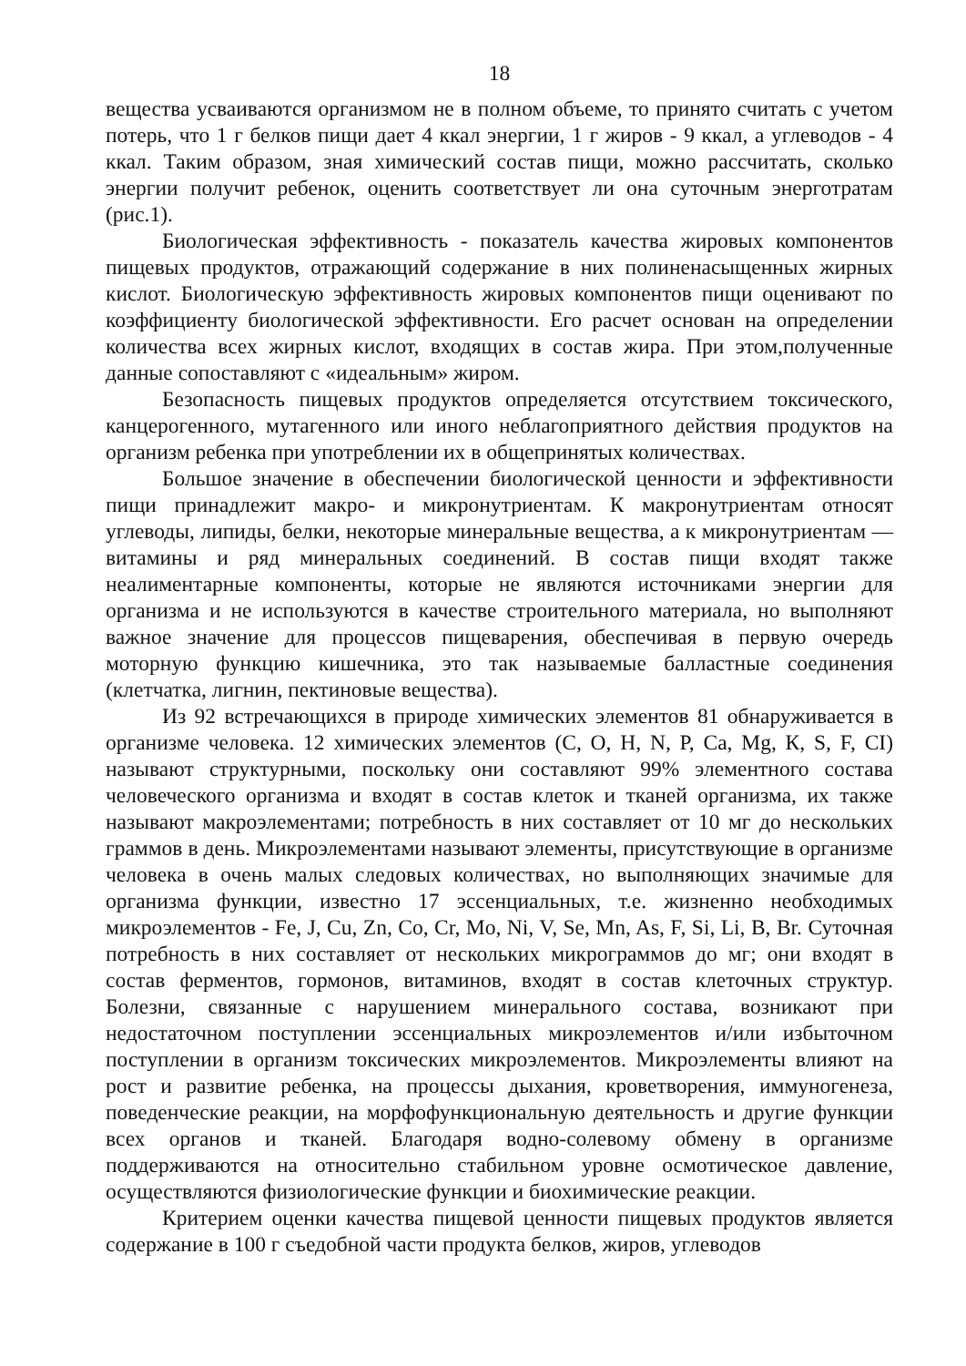18
вещества усваиваются организмом не в полном объеме, то принято считать с учетом потерь, что 1 г белков пищи дает 4 ккал энергии, 1 г жиров - 9 ккал, а углеводов - 4 ккал. Таким образом, зная химический состав пищи, можно рассчитать, сколько энергии получит ребенок, оценить соответствует ли она суточным энерготратам (рис.1).
Биологическая эффективность - показатель качества жировых компонентов пищевых продуктов, отражающий содержание в них полиненасыщенных жирных кислот. Биологическую эффективность жировых компонентов пищи оценивают по коэффициенту биологической эффективности. Его расчет основан на определении количества всех жирных кислот, входящих в состав жира. При этом,полученные данные сопоставляют с «идеальным» жиром.
Безопасность пищевых продуктов определяется отсутствием токсического, канцерогенного, мутагенного или иного неблагоприятного действия продуктов на организм ребенка при употреблении их в общепринятых количествах.
Большое значение в обеспечении биологической ценности и эффективности пищи принадлежит макро- и микронутриентам. К макронутриентам относят углеводы, липиды, белки, некоторые минеральные вещества, а к микронутриентам — витамины и ряд минеральных соединений. В состав пищи входят также неалиментарные компоненты, которые не являются источниками энергии для организма и не используются в качестве строительного материала, но выполняют важное значение для процессов пищеварения, обеспечивая в первую очередь моторную функцию кишечника, это так называемые балластные соединения (клетчатка, лигнин, пектиновые вещества).
Из 92 встречающихся в природе химических элементов 81 обнаруживается в организме человека. 12 химических элементов (С, О, Н, N, Р, Са, Mg, К, S, F, CI) называют структурными, поскольку они составляют 99% элементного состава человеческого организма и входят в состав клеток и тканей организма, их также называют макроэлементами; потребность в них составляет от 10 мг до нескольких граммов в день. Микроэлементами называют элементы, присутствующие в организме человека в очень малых следовых количествах, но выполняющих значимые для организма функции, известно 17 эссенциальных, т.е. жизненно необходимых микроэлементов - Fe, J, Cu, Zn, Co, Cr, Mo, Ni, V, Se, Mn, As, F, Si, Li, B, Br. Суточная потребность в них составляет от нескольких микрограммов до мг; они входят в состав ферментов, гормонов, витаминов, входят в состав клеточных структур. Болезни, связанные с нарушением минерального состава, возникают при недостаточном поступлении эссенциальных микроэлементов и/или избыточном поступлении в организм токсических микроэлементов. Микроэлементы влияют на рост и развитие ребенка, на процессы дыхания, кроветворения, иммуногенеза, поведенческие реакции, на морфофункциональную деятельность и другие функции всех органов и тканей. Благодаря водно-солевому обмену в организме поддерживаются на относительно стабильном уровне осмотическое давление, осуществляются физиологические функции и биохимические реакции.
Критерием оценки качества пищевой ценности пищевых продуктов является содержание в 100 г съедобной части продукта белков, жиров, углеводов